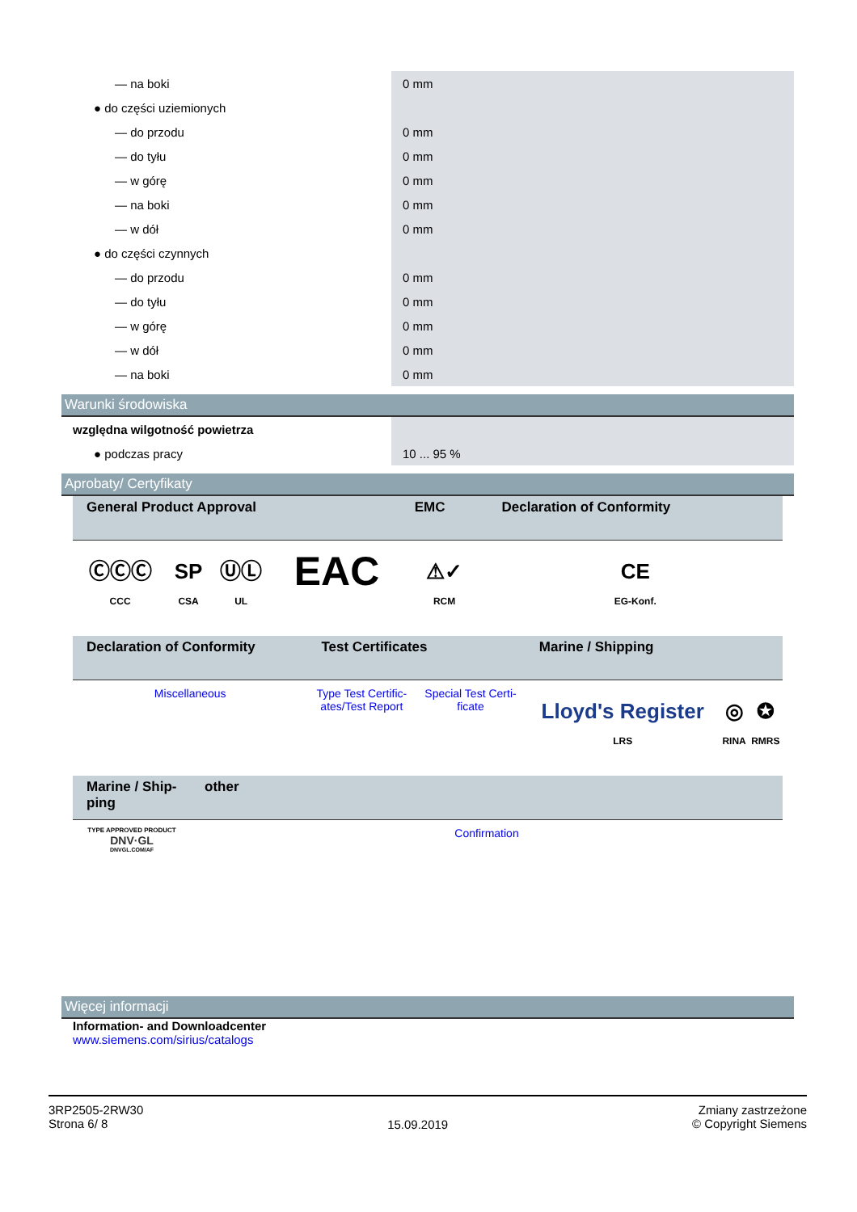| — na boki | 0 mm |
| ● do części uziemionych | |
| — do przodu | 0 mm |
| — do tyłu | 0 mm |
| — w górę | 0 mm |
| — na boki | 0 mm |
| — w dół | 0 mm |
| ● do części czynnych | |
| — do przodu | 0 mm |
| — do tyłu | 0 mm |
| — w górę | 0 mm |
| — w dół | 0 mm |
| — na boki | 0 mm |
Warunki środowiska
| względna wilgotność powietrza | |
| ● podczas pracy | 10 ... 95 % |
Aprobaty/ Certyfikaty
| General Product Approval | | | | EMC | Declaration of Conformity |
| --- | --- | --- | --- | --- | --- |
| ⒸⒸⒸ CCC | SP CSA | ⓊⓁ UL | EAC | ⚠✓ RCM | CE EG-Konf. |
| Declaration of Conformity | Test Certificates | | Marine / Shipping | | |
| --- | --- | --- | --- | --- | --- |
| Miscellaneous | Type Test Certific- ates/Test Report | Special Test Certi- ficate | Lloyd's Register LRS | ◎ RINA | ✪ RMRS |
| Marine / Ship- ping | other |
| --- | --- |
| TYPE APPROVED PRODUCT DNV·GL DNVGL.COM/AF | Confirmation |
Więcej informacji
Information- and Downloadcenter
www.siemens.com/sirius/catalogs
3RP2505-2RW30
Strona 6/ 8
15.09.2019
Zmiany zastrzeżone
© Copyright Siemens